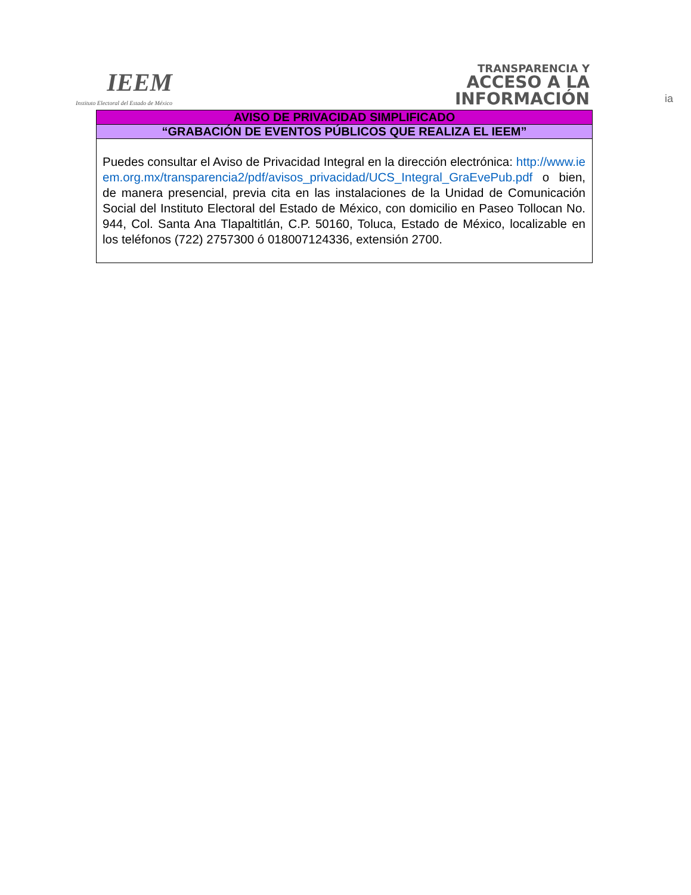IEEM
Instituto Electoral del Estado de México
TRANSPARENCIA Y
ACCESO A LA
INFORMACIÓN
ia
| AVISO DE PRIVACIDAD SIMPLIFICADO |
| “GRABACIÓN DE EVENTOS PÚBLICOS QUE REALIZA EL IEEM” |
| Puedes consultar el Aviso de Privacidad Integral en la dirección electrónica: http://www.ieem.org.mx/transparencia2/pdf/avisos_privacidad/UCS_Integral_GraEvePub.pdf o bien, de manera presencial, previa cita en las instalaciones de la Unidad de Comunicación Social del Instituto Electoral del Estado de México, con domicilio en Paseo Tollocan No. 944, Col. Santa Ana Tlapaltitlán, C.P. 50160, Toluca, Estado de México, localizable en los teléfonos (722) 2757300 ó 018007124336, extensión 2700. |